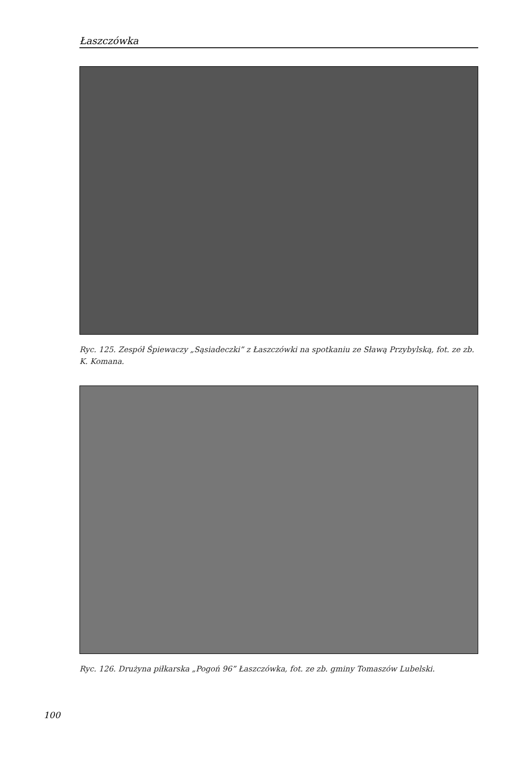Łaszczówka
Ryc. 125. Zespół Śpiewaczy „Sąsiadeczki” z Łaszczówki na spotkaniu ze Sławą Przybylską, fot. ze zb. K. Komana.
Ryc. 126. Drużyna piłkarska „Pogoń 96” Łaszczówka, fot. ze zb. gminy Tomaszów Lubelski.
100